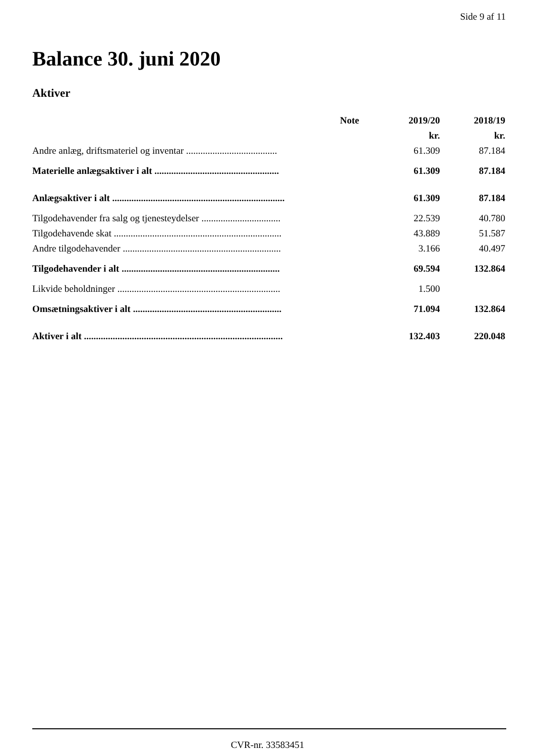Side 9 af 11
Balance 30. juni 2020
Aktiver
| | Note | 2019/20 | 2018/19 |
| --- | --- | --- | --- |
| | | kr. | kr. |
| Andre anlæg, driftsmateriel og inventar ...................................... | | 61.309 | 87.184 |
| Materielle anlægsaktiver i alt .................................................... | | 61.309 | 87.184 |
| Anlægsaktiver i alt ........................................................................ | | 61.309 | 87.184 |
| Tilgodehavender fra salg og tjenesteydelser ................................. | | 22.539 | 40.780 |
| Tilgodehavende skat ...................................................................... | | 43.889 | 51.587 |
| Andre tilgodehavender .................................................................. | | 3.166 | 40.497 |
| Tilgodehavender i alt .................................................................. | | 69.594 | 132.864 |
| Likvide beholdninger .................................................................... | | 1.500 | |
| Omsætningsaktiver i alt .............................................................. | | 71.094 | 132.864 |
| Aktiver i alt ................................................................................... | | 132.403 | 220.048 |
CVR-nr. 33583451